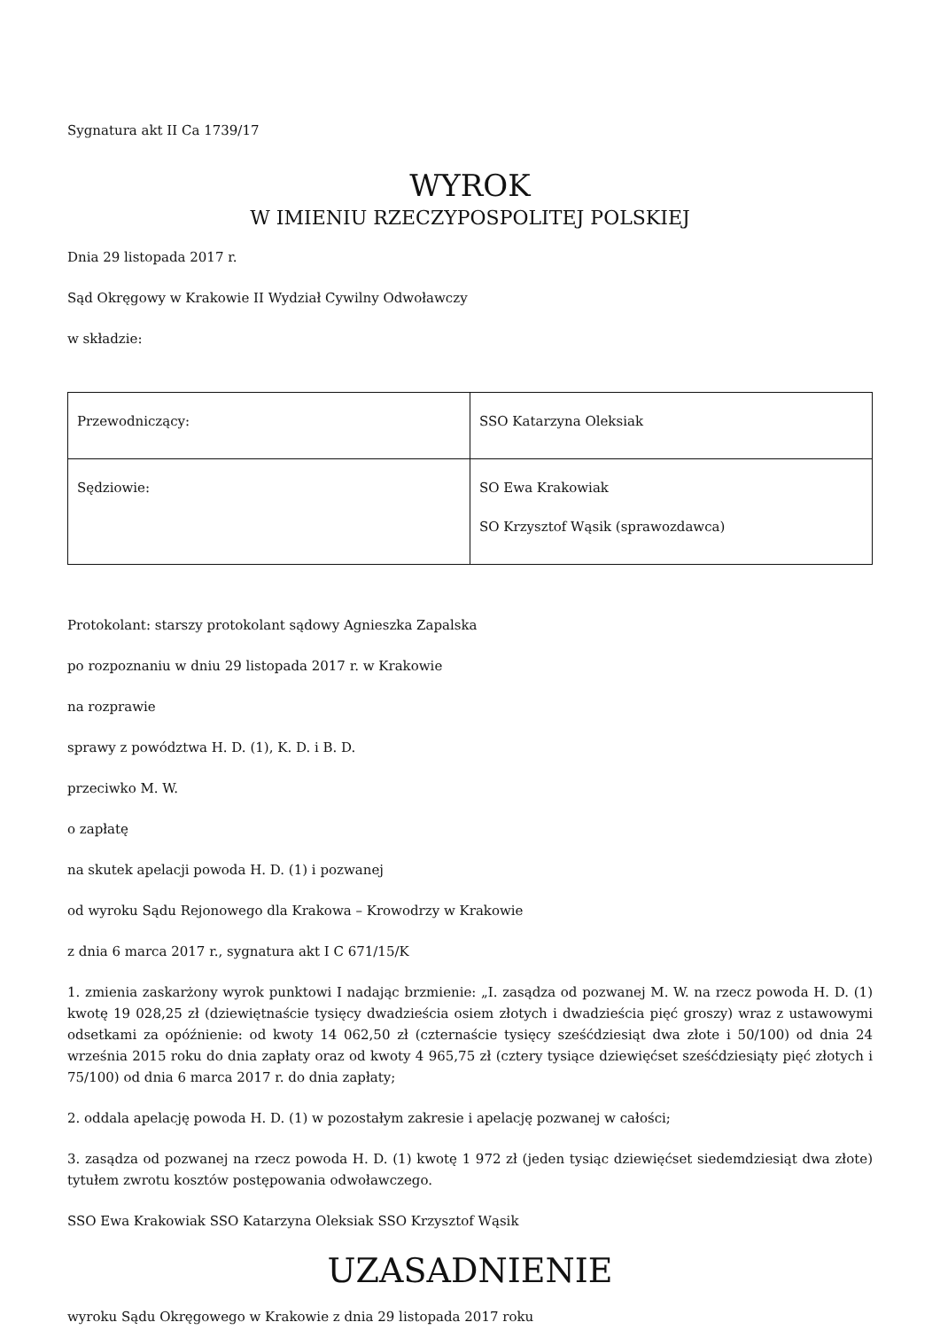Sygnatura akt II Ca 1739/17
WYROK
W IMIENIU RZECZYPOSPOLITEJ POLSKIEJ
Dnia 29 listopada 2017 r.
Sąd Okręgowy w Krakowie II Wydział Cywilny Odwoławczy
w składzie:
| Przewodniczący: | SSO Katarzyna Oleksiak |
| Sędziowie: | SO Ewa Krakowiak SO Krzysztof Wąsik (sprawozdawca) |
Protokolant: starszy protokolant sądowy Agnieszka Zapalska
po rozpoznaniu w dniu 29 listopada 2017 r. w Krakowie
na rozprawie
sprawy z powództwa H. D. (1), K. D. i B. D.
przeciwko M. W.
o zapłatę
na skutek apelacji powoda H. D. (1) i pozwanej
od wyroku Sądu Rejonowego dla Krakowa – Krowodrzy w Krakowie
z dnia 6 marca 2017 r., sygnatura akt I C 671/15/K
1. zmienia zaskarżony wyrok punktowi I nadając brzmienie: „I. zasądza od pozwanej M. W. na rzecz powoda H. D. (1) kwotę 19 028,25 zł (dziewiętnaście tysięcy dwadzieścia osiem złotych i dwadzieścia pięć groszy) wraz z ustawowymi odsetkami za opóźnienie: od kwoty 14 062,50 zł (czternaście tysięcy sześćdziesiąt dwa złote i 50/100) od dnia 24 września 2015 roku do dnia zapłaty oraz od kwoty 4 965,75 zł (cztery tysiące dziewięćset sześćdziesiąty pięć złotych i 75/100) od dnia 6 marca 2017 r. do dnia zapłaty;
2. oddala apelację powoda H. D. (1) w pozostałym zakresie i apelację pozwanej w całości;
3. zasądza od pozwanej na rzecz powoda H. D. (1) kwotę 1 972 zł (jeden tysiąc dziewięćset siedemdziesiąt dwa złote) tytułem zwrotu kosztów postępowania odwoławczego.
SSO Ewa Krakowiak SSO Katarzyna Oleksiak SSO Krzysztof Wąsik
UZASADNIENIE
wyroku Sądu Okręgowego w Krakowie z dnia 29 listopada 2017 roku